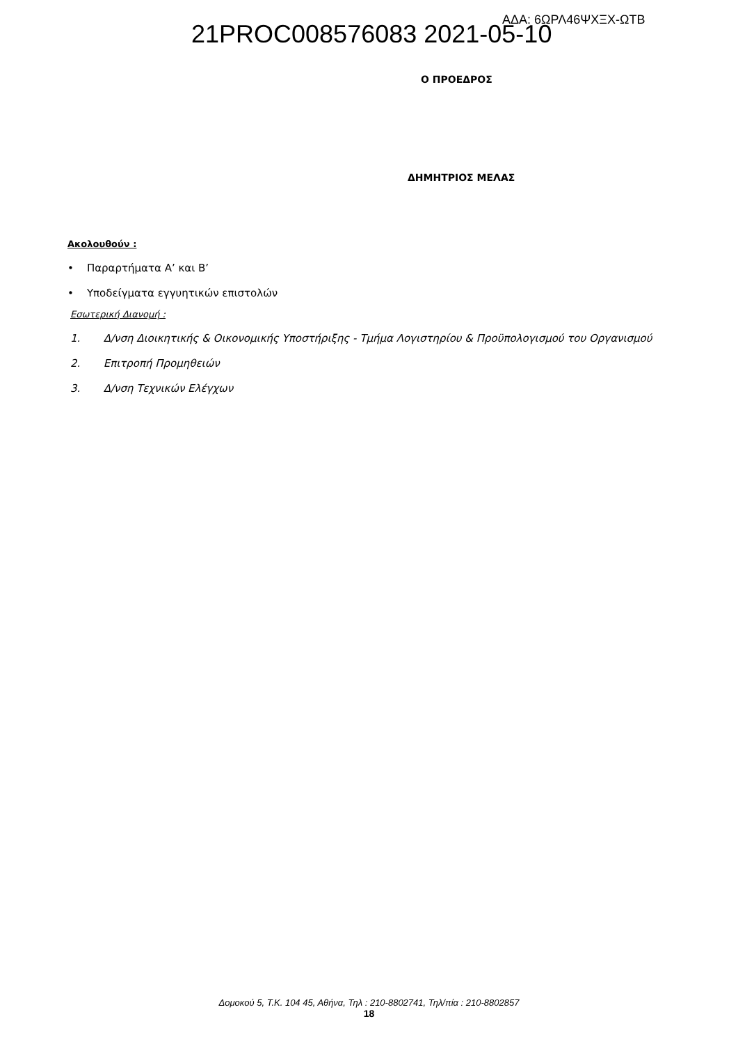21PROC008576083 2021-05-10 ΑΔΑ: 6ΩΡΛ46ΨΧΞΧ-ΩΤΒ
Ο ΠΡΟΕΔΡΟΣ
ΔΗΜΗΤΡΙΟΣ ΜΕΛΑΣ
Ακολουθούν :
• Παραρτήματα Α’ και Β’
• Υποδείγματα εγγυητικών επιστολών
Εσωτερική Διανομή :
1. Δ/νση Διοικητικής & Οικονομικής Υποστήριξης - Τμήμα Λογιστηρίου & Προϋπολογισμού του Οργανισμού
2. Επιτροπή Προμηθειών
3. Δ/νση Τεχνικών Ελέγχων
Δομοκού 5, Τ.Κ. 104 45, Αθήνα, Τηλ : 210-8802741, Τηλ/πία : 210-8802857
18